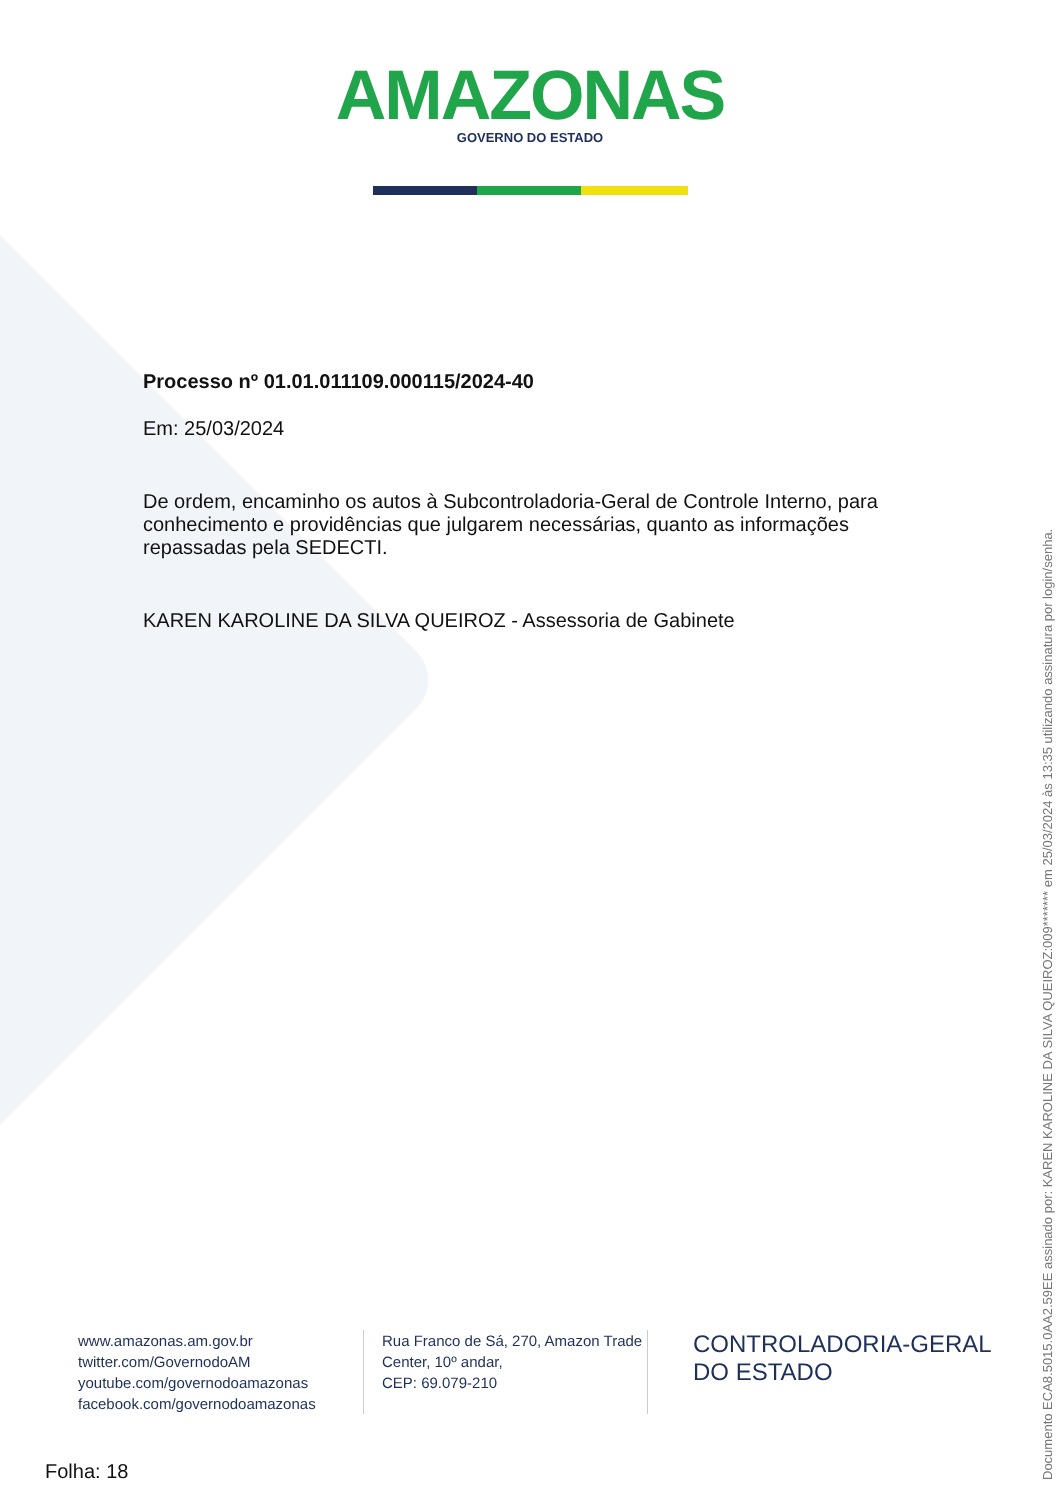AMAZONAS
GOVERNO DO ESTADO
Processo nº 01.01.011109.000115/2024-40
Em: 25/03/2024
De ordem, encaminho os autos à Subcontroladoria-Geral de Controle Interno, para conhecimento e providências que julgarem necessárias, quanto as informações repassadas pela SEDECTI.
KAREN KAROLINE DA SILVA QUEIROZ - Assessoria de Gabinete
www.amazonas.am.gov.br
twitter.com/GovernodoAM
youtube.com/governodoamazonas
facebook.com/governodoamazonas
Rua Franco de Sá, 270, Amazon Trade Center, 10º andar,
CEP: 69.079-210
CONTROLADORIA-GERAL
DO ESTADO
Folha: 18
Documento ECA8.5015.0AA2.59EE assinado por: KAREN KAROLINE DA SILVA QUEIROZ:009******* em 25/03/2024 às 13:35 utilizando assinatura por login/senha.